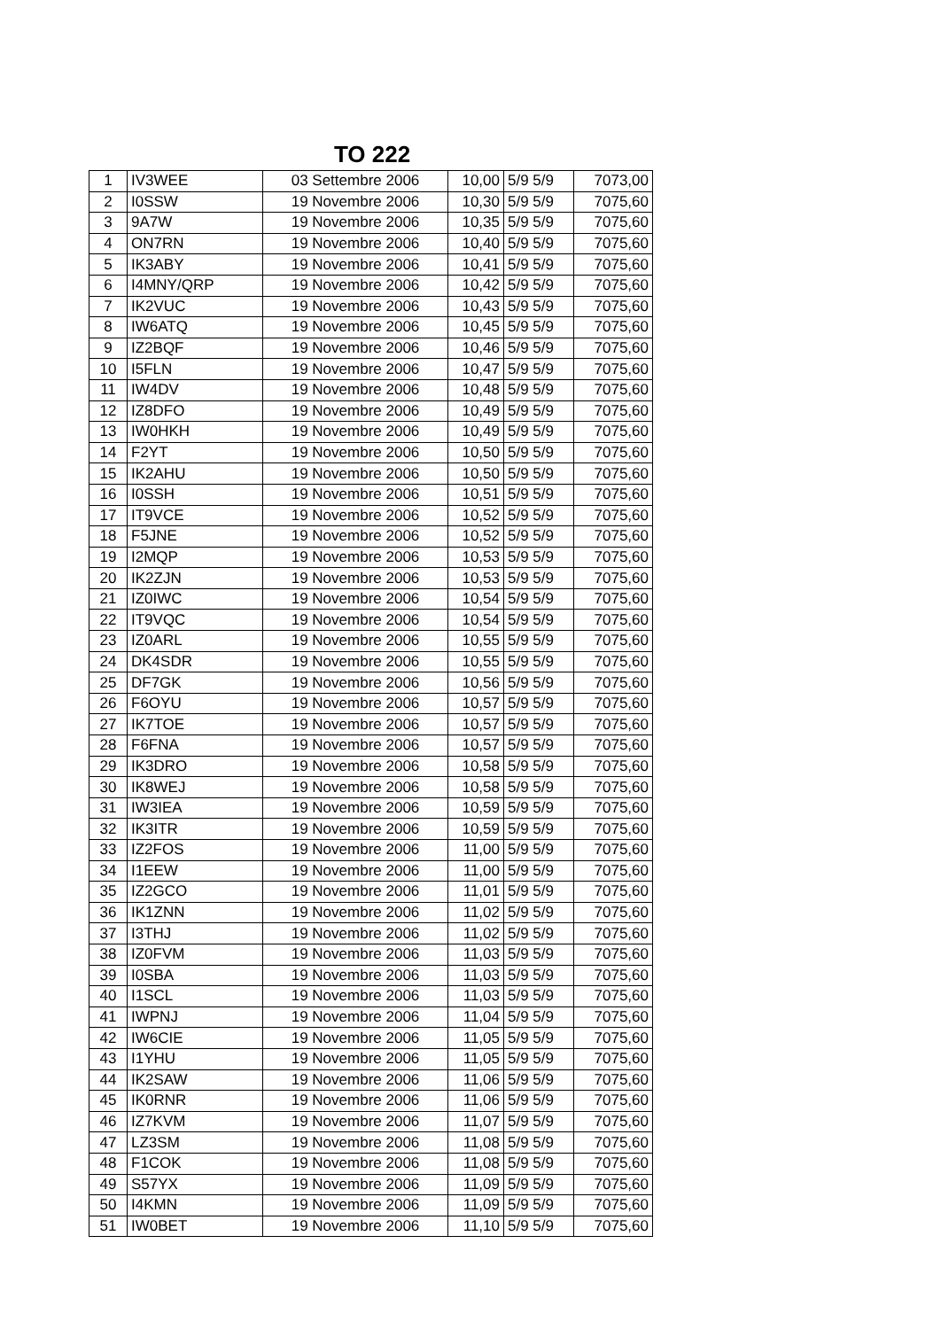TO 222
| 1 | IV3WEE | 03 Settembre 2006 | 10,00 | 5/9 5/9 | 7073,00 |
| 2 | I0SSW | 19 Novembre 2006 | 10,30 | 5/9 5/9 | 7075,60 |
| 3 | 9A7W | 19 Novembre 2006 | 10,35 | 5/9 5/9 | 7075,60 |
| 4 | ON7RN | 19 Novembre 2006 | 10,40 | 5/9 5/9 | 7075,60 |
| 5 | IK3ABY | 19 Novembre 2006 | 10,41 | 5/9 5/9 | 7075,60 |
| 6 | I4MNY/QRP | 19 Novembre 2006 | 10,42 | 5/9 5/9 | 7075,60 |
| 7 | IK2VUC | 19 Novembre 2006 | 10,43 | 5/9 5/9 | 7075,60 |
| 8 | IW6ATQ | 19 Novembre 2006 | 10,45 | 5/9 5/9 | 7075,60 |
| 9 | IZ2BQF | 19 Novembre 2006 | 10,46 | 5/9 5/9 | 7075,60 |
| 10 | I5FLN | 19 Novembre 2006 | 10,47 | 5/9 5/9 | 7075,60 |
| 11 | IW4DV | 19 Novembre 2006 | 10,48 | 5/9 5/9 | 7075,60 |
| 12 | IZ8DFO | 19 Novembre 2006 | 10,49 | 5/9 5/9 | 7075,60 |
| 13 | IW0HKH | 19 Novembre 2006 | 10,49 | 5/9 5/9 | 7075,60 |
| 14 | F2YT | 19 Novembre 2006 | 10,50 | 5/9 5/9 | 7075,60 |
| 15 | IK2AHU | 19 Novembre 2006 | 10,50 | 5/9 5/9 | 7075,60 |
| 16 | I0SSH | 19 Novembre 2006 | 10,51 | 5/9 5/9 | 7075,60 |
| 17 | IT9VCE | 19 Novembre 2006 | 10,52 | 5/9 5/9 | 7075,60 |
| 18 | F5JNE | 19 Novembre 2006 | 10,52 | 5/9 5/9 | 7075,60 |
| 19 | I2MQP | 19 Novembre 2006 | 10,53 | 5/9 5/9 | 7075,60 |
| 20 | IK2ZJN | 19 Novembre 2006 | 10,53 | 5/9 5/9 | 7075,60 |
| 21 | IZ0IWC | 19 Novembre 2006 | 10,54 | 5/9 5/9 | 7075,60 |
| 22 | IT9VQC | 19 Novembre 2006 | 10,54 | 5/9 5/9 | 7075,60 |
| 23 | IZ0ARL | 19 Novembre 2006 | 10,55 | 5/9 5/9 | 7075,60 |
| 24 | DK4SDR | 19 Novembre 2006 | 10,55 | 5/9 5/9 | 7075,60 |
| 25 | DF7GK | 19 Novembre 2006 | 10,56 | 5/9 5/9 | 7075,60 |
| 26 | F6OYU | 19 Novembre 2006 | 10,57 | 5/9 5/9 | 7075,60 |
| 27 | IK7TOE | 19 Novembre 2006 | 10,57 | 5/9 5/9 | 7075,60 |
| 28 | F6FNA | 19 Novembre 2006 | 10,57 | 5/9 5/9 | 7075,60 |
| 29 | IK3DRO | 19 Novembre 2006 | 10,58 | 5/9 5/9 | 7075,60 |
| 30 | IK8WEJ | 19 Novembre 2006 | 10,58 | 5/9 5/9 | 7075,60 |
| 31 | IW3IEA | 19 Novembre 2006 | 10,59 | 5/9 5/9 | 7075,60 |
| 32 | IK3ITR | 19 Novembre 2006 | 10,59 | 5/9 5/9 | 7075,60 |
| 33 | IZ2FOS | 19 Novembre 2006 | 11,00 | 5/9 5/9 | 7075,60 |
| 34 | I1EEW | 19 Novembre 2006 | 11,00 | 5/9 5/9 | 7075,60 |
| 35 | IZ2GCO | 19 Novembre 2006 | 11,01 | 5/9 5/9 | 7075,60 |
| 36 | IK1ZNN | 19 Novembre 2006 | 11,02 | 5/9 5/9 | 7075,60 |
| 37 | I3THJ | 19 Novembre 2006 | 11,02 | 5/9 5/9 | 7075,60 |
| 38 | IZ0FVM | 19 Novembre 2006 | 11,03 | 5/9 5/9 | 7075,60 |
| 39 | I0SBA | 19 Novembre 2006 | 11,03 | 5/9 5/9 | 7075,60 |
| 40 | I1SCL | 19 Novembre 2006 | 11,03 | 5/9 5/9 | 7075,60 |
| 41 | IWPNJ | 19 Novembre 2006 | 11,04 | 5/9 5/9 | 7075,60 |
| 42 | IW6CIE | 19 Novembre 2006 | 11,05 | 5/9 5/9 | 7075,60 |
| 43 | I1YHU | 19 Novembre 2006 | 11,05 | 5/9 5/9 | 7075,60 |
| 44 | IK2SAW | 19 Novembre 2006 | 11,06 | 5/9 5/9 | 7075,60 |
| 45 | IK0RNR | 19 Novembre 2006 | 11,06 | 5/9 5/9 | 7075,60 |
| 46 | IZ7KVM | 19 Novembre 2006 | 11,07 | 5/9 5/9 | 7075,60 |
| 47 | LZ3SM | 19 Novembre 2006 | 11,08 | 5/9 5/9 | 7075,60 |
| 48 | F1COK | 19 Novembre 2006 | 11,08 | 5/9 5/9 | 7075,60 |
| 49 | S57YX | 19 Novembre 2006 | 11,09 | 5/9 5/9 | 7075,60 |
| 50 | I4KMN | 19 Novembre 2006 | 11,09 | 5/9 5/9 | 7075,60 |
| 51 | IW0BET | 19 Novembre 2006 | 11,10 | 5/9 5/9 | 7075,60 |